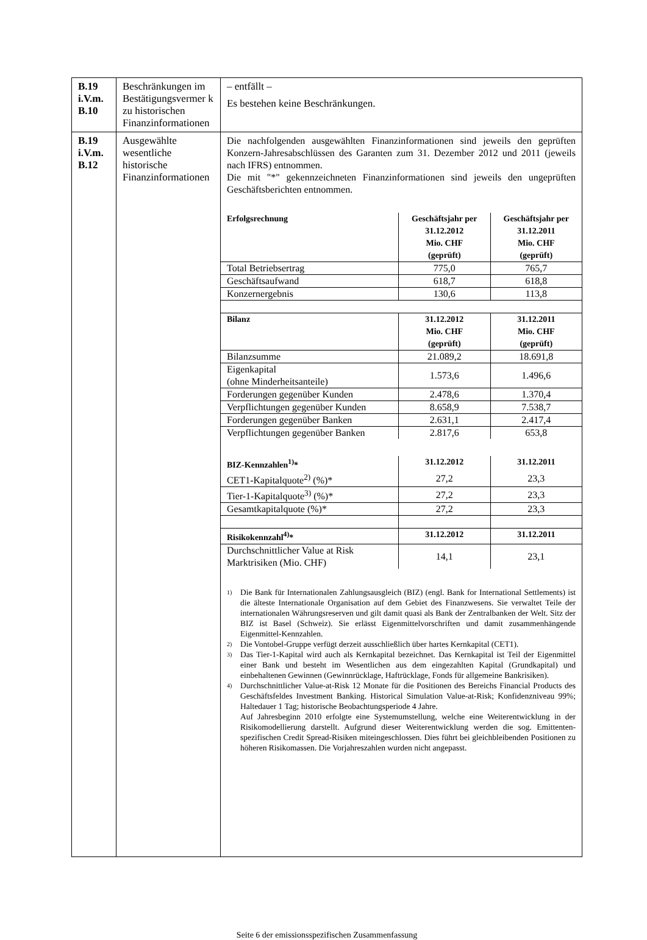| B.19 i.V.m. B.10 | Beschränkungen im Bestätigungsvermer k zu historischen Finanzinformationen | – entfällt – Es bestehen keine Beschränkungen. |
| B.19 i.V.m. B.12 | Ausgewählte wesentliche historische Finanzinformationen | Die nachfolgenden ausgewählten Finanzinformationen sind jeweils den geprüften Konzern-Jahresabschlüssen des Garanten zum 31. Dezember 2012 und 2011 (jeweils nach IFRS) entnommen. Die mit "*" gekennzeichneten Finanzinformationen sind jeweils den ungeprüften Geschäftsberichten entnommen. / Erfolgsrechnung / Geschäftsjahr per 31.12.2012 Mio. CHF (geprüft) / Geschäftsjahr per 31.12.2011 Mio. CHF (geprüft) / / --- / --- / --- / / Total Betriebsertrag / 775,0 / 765,7 / / Geschäftsaufwand / 618,7 / 618,8 / / Konzernergebnis / 130,6 / 113,8 / / Bilanz / 31.12.2012 Mio. CHF (geprüft) / 31.12.2011 Mio. CHF (geprüft) / / Bilanzsumme / 21.089,2 / 18.691,8 / / Eigenkapital (ohne Minderheitsanteile) / 1.573,6 / 1.496,6 / / Forderungen gegenüber Kunden / 2.478,6 / 1.370,4 / / Verpflichtungen gegenüber Kunden / 8.658,9 / 7.538,7 / / Forderungen gegenüber Banken / 2.631,1 / 2.417,4 / / Verpflichtungen gegenüber Banken / 2.817,6 / 653,8 / / BIZ-Kennzahlen<sup>1)</sup>* / 31.12.2012 / 31.12.2011 / / CET1-Kapitalquote<sup>2)</sup> (%)* / 27,2 / 23,3 / / Tier-1-Kapitalquote<sup>3)</sup> (%)* / 27,2 / 23,3 / / Gesamtkapitalquote (%)* / 27,2 / 23,3 / / Risikokennzahl<sup>4)</sup>* / 31.12.2012 / 31.12.2011 / / Durchschnittlicher Value at Risk Marktrisiken (Mio. CHF) / 14,1 / 23,1 / 1) Die Bank für Internationalen Zahlungsausgleich (BIZ) (engl. Bank for International Settlements) ist die älteste Internationale Organisation auf dem Gebiet des Finanzwesens. Sie verwaltet Teile der internationalen Währungsreserven und gilt damit quasi als Bank der Zentralbanken der Welt. Sitz der BIZ ist Basel (Schweiz). Sie erlässt Eigenmittelvorschriften und damit zusammenhängende Eigenmittel-Kennzahlen. 2) Die Vontobel-Gruppe verfügt derzeit ausschließlich über hartes Kernkapital (CET1). 3) Das Tier-1-Kapital wird auch als Kernkapital bezeichnet. Das Kernkapital ist Teil der Eigenmittel einer Bank und besteht im Wesentlichen aus dem eingezahlten Kapital (Grundkapital) und einbehaltenen Gewinnen (Gewinnrücklage, Haftrücklage, Fonds für allgemeine Bankrisiken). 4) Durchschnittlicher Value-at-Risk 12 Monate für die Positionen des Bereichs Financial Products des Geschäftsfeldes Investment Banking. Historical Simulation Value-at-Risk; Konfidenzniveau 99%; Haltedauer 1 Tag; historische Beobachtungsperiode 4 Jahre. Auf Jahresbeginn 2010 erfolgte eine Systemumstellung, welche eine Weiterentwicklung in der Risikomodellierung darstellt. Aufgrund dieser Weiterentwicklung werden die sog. Emittenten-spezifischen Credit Spread-Risiken miteingeschlossen. Dies führt bei gleichbleibenden Positionen zu höheren Risikomassen. Die Vorjahreszahlen wurden nicht angepasst. |
Seite 6 der emissionsspezifischen Zusammenfassung